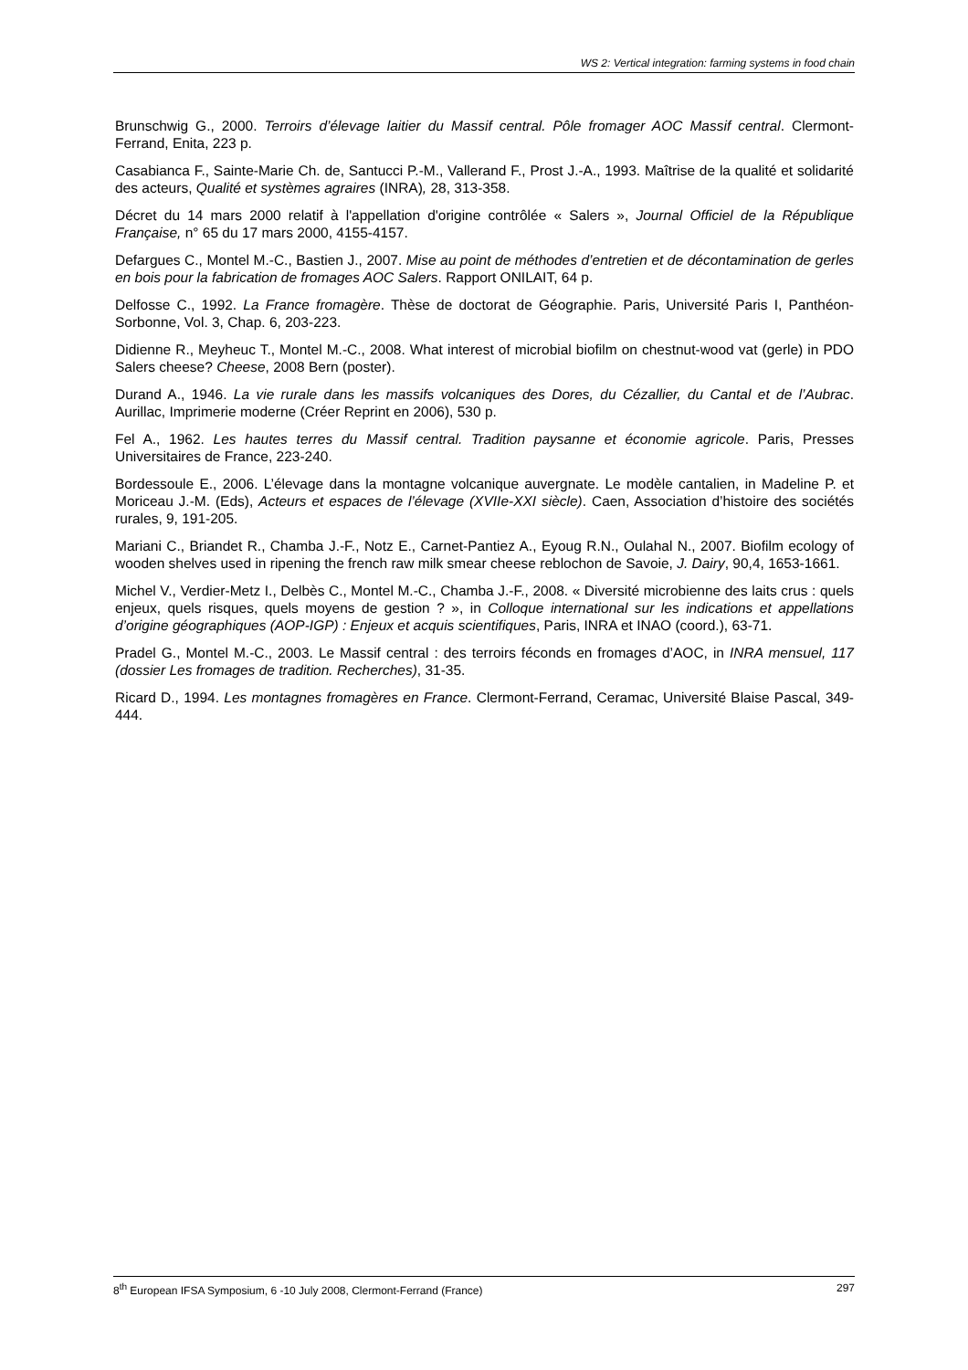WS 2: Vertical integration: farming systems in food chain
Brunschwig G., 2000. Terroirs d’élevage laitier du Massif central. Pôle fromager AOC Massif central. Clermont-Ferrand, Enita, 223 p.
Casabianca F., Sainte-Marie Ch. de, Santucci P.-M., Vallerand F., Prost J.-A., 1993. Maîtrise de la qualité et solidarité des acteurs, Qualité et systèmes agraires (INRA), 28, 313-358.
Décret du 14 mars 2000 relatif à l'appellation d'origine contrôlée « Salers », Journal Officiel de la République Française, n° 65 du 17 mars 2000, 4155-4157.
Defargues C., Montel M.-C., Bastien J., 2007. Mise au point de méthodes d’entretien et de décontamination de gerles en bois pour la fabrication de fromages AOC Salers. Rapport ONILAIT, 64 p.
Delfosse C., 1992. La France fromagère. Thèse de doctorat de Géographie. Paris, Université Paris I, Panthéon-Sorbonne, Vol. 3, Chap. 6, 203-223.
Didienne R., Meyheuc T., Montel M.-C., 2008. What interest of microbial biofilm on chestnut-wood vat (gerle) in PDO Salers cheese? Cheese, 2008 Bern (poster).
Durand A., 1946. La vie rurale dans les massifs volcaniques des Dores, du Cézallier, du Cantal et de l’Aubrac. Aurillac, Imprimerie moderne (Créer Reprint en 2006), 530 p.
Fel A., 1962. Les hautes terres du Massif central. Tradition paysanne et économie agricole. Paris, Presses Universitaires de France, 223-240.
Bordessoule E., 2006. L’élevage dans la montagne volcanique auvergnate. Le modèle cantalien, in Madeline P. et Moriceau J.-M. (Eds), Acteurs et espaces de l’élevage (XVIIe-XXI siècle). Caen, Association d’histoire des sociétés rurales, 9, 191-205.
Mariani C., Briandet R., Chamba J.-F., Notz E., Carnet-Pantiez A., Eyoug R.N., Oulahal N., 2007. Biofilm ecology of wooden shelves used in ripening the french raw milk smear cheese reblochon de Savoie, J. Dairy, 90,4, 1653-1661.
Michel V., Verdier-Metz I., Delbès C., Montel M.-C., Chamba J.-F., 2008. « Diversité microbienne des laits crus : quels enjeux, quels risques, quels moyens de gestion ? », in Colloque international sur les indications et appellations d’origine géographiques (AOP-IGP) : Enjeux et acquis scientifiques, Paris, INRA et INAO (coord.), 63-71.
Pradel G., Montel M.-C., 2003. Le Massif central : des terroirs féconds en fromages d’AOC, in INRA mensuel, 117 (dossier Les fromages de tradition. Recherches), 31-35.
Ricard D., 1994. Les montagnes fromagères en France. Clermont-Ferrand, Ceramac, Université Blaise Pascal, 349-444.
8<sup>th</sup> European IFSA Symposium, 6 -10 July 2008, Clermont-Ferrand (France) 297